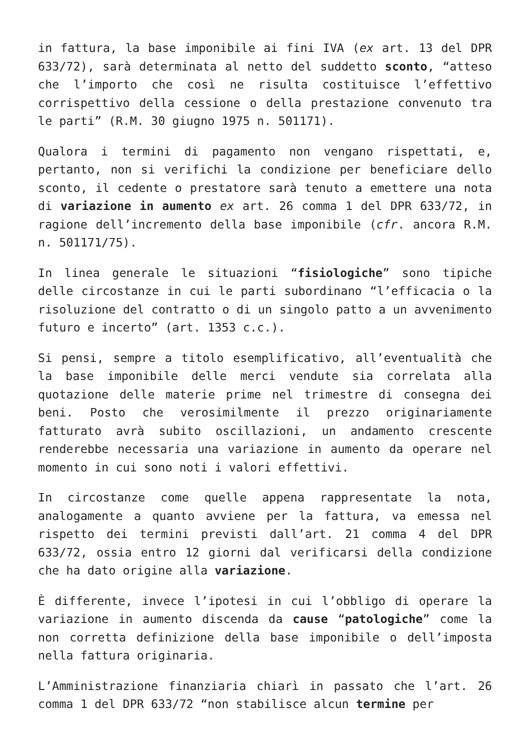in fattura, la base imponibile ai fini IVA (ex art. 13 del DPR 633/72), sarà determinata al netto del suddetto sconto, “atteso che l’importo che così ne risulta costituisce l’effettivo corrispettivo della cessione o della prestazione convenuto tra le parti” (R.M. 30 giugno 1975 n. 501171).
Qualora i termini di pagamento non vengano rispettati, e, pertanto, non si verifichi la condizione per beneficiare dello sconto, il cedente o prestatore sarà tenuto a emettere una nota di variazione in aumento ex art. 26 comma 1 del DPR 633/72, in ragione dell’incremento della base imponibile (cfr. ancora R.M. n. 501171/75).
In linea generale le situazioni “fisiologiche” sono tipiche delle circostanze in cui le parti subordinano “l’efficacia o la risoluzione del contratto o di un singolo patto a un avvenimento futuro e incerto” (art. 1353 c.c.).
Si pensi, sempre a titolo esemplificativo, all’eventualità che la base imponibile delle merci vendute sia correlata alla quotazione delle materie prime nel trimestre di consegna dei beni. Posto che verosimilmente il prezzo originariamente fatturato avrà subito oscillazioni, un andamento crescente renderebbe necessaria una variazione in aumento da operare nel momento in cui sono noti i valori effettivi.
In circostanze come quelle appena rappresentate la nota, analogamente a quanto avviene per la fattura, va emessa nel rispetto dei termini previsti dall’art. 21 comma 4 del DPR 633/72, ossia entro 12 giorni dal verificarsi della condizione che ha dato origine alla variazione.
È differente, invece l’ipotesi in cui l’obbligo di operare la variazione in aumento discenda da cause “patologiche” come la non corretta definizione della base imponibile o dell’imposta nella fattura originaria.
L’Amministrazione finanziaria chiarì in passato che l’art. 26 comma 1 del DPR 633/72 “non stabilisce alcun termine per